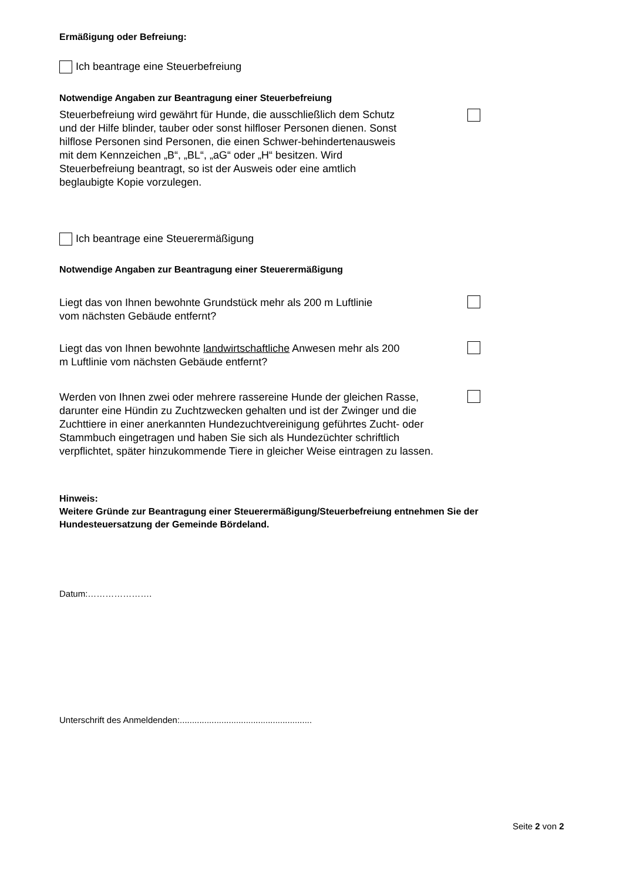Ermäßigung oder Befreiung:
Ich beantrage eine Steuerbefreiung
Notwendige Angaben zur Beantragung einer Steuerbefreiung
Steuerbefreiung wird gewährt für Hunde, die ausschließlich dem Schutz und der Hilfe blinder, tauber oder sonst hilfloser Personen dienen. Sonst hilflose Personen sind Personen, die einen Schwer-behindertenausweis mit dem Kennzeichen „B“, „BL“, „aG“ oder „H“ besitzen. Wird Steuerbefreiung beantragt, so ist der Ausweis oder eine amtlich beglaubigte Kopie vorzulegen.
Ich beantrage eine Steuerermäßigung
Notwendige Angaben zur Beantragung einer Steuerermäßigung
Liegt das von Ihnen bewohnte Grundstück mehr als 200 m Luftlinie vom nächsten Gebäude entfernt?
Liegt das von Ihnen bewohnte landwirtschaftliche Anwesen mehr als 200 m Luftlinie vom nächsten Gebäude entfernt?
Werden von Ihnen zwei oder mehrere rassereine Hunde der gleichen Rasse, darunter eine Hündin zu Zuchtzwecken gehalten und ist der Zwinger und die Zuchttiere in einer anerkannten Hundezuchtvereinigung geführtes Zucht- oder Stammbuch eingetragen und haben Sie sich als Hundezüchter schriftlich verpflichtet, später hinzukommende Tiere in gleicher Weise eintragen zu lassen.
Hinweis:
Weitere Gründe zur Beantragung einer Steuerermäßigung/Steuerbefreiung entnehmen Sie der Hundesteuersatzung der Gemeinde Bördeland.
Datum:………………….
Unterschrift des Anmeldenden:......................................................
Seite 2 von 2